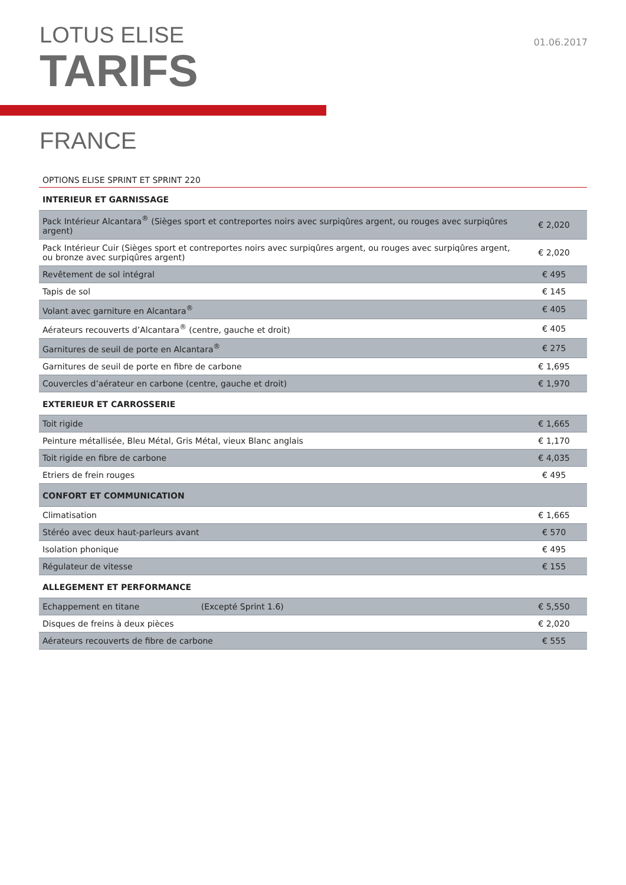LOTUS ELISE
TARIFS
01.06.2017
FRANCE
OPTIONS ELISE SPRINT ET SPRINT 220
| INTERIEUR ET GARNISSAGE | |
| --- | --- |
| Pack Intérieur Alcantara<sup>®</sup> (Sièges sport et contreportes noirs avec surpiqûres argent, ou rouges avec surpiqûres argent) | € 2,020 |
| Pack Intérieur Cuir (Sièges sport et contreportes noirs avec surpiqûres argent, ou rouges avec surpiqûres argent, ou bronze avec surpiqûres argent) | € 2,020 |
| Revêtement de sol intégral | € 495 |
| Tapis de sol | € 145 |
| Volant avec garniture en Alcantara<sup>®</sup> | € 405 |
| Aérateurs recouverts d’Alcantara<sup>®</sup> (centre, gauche et droit) | € 405 |
| Garnitures de seuil de porte en Alcantara<sup>®</sup> | € 275 |
| Garnitures de seuil de porte en fibre de carbone | € 1,695 |
| Couvercles d’aérateur en carbone (centre, gauche et droit) | € 1,970 |
| EXTERIEUR ET CARROSSERIE | |
| Toit rigide | € 1,665 |
| Peinture métallisée, Bleu Métal, Gris Métal, vieux Blanc anglais | € 1,170 |
| Toit rigide en fibre de carbone | € 4,035 |
| Etriers de frein rouges | € 495 |
| CONFORT ET COMMUNICATION | |
| Climatisation | € 1,665 |
| Stéréo avec deux haut-parleurs avant | € 570 |
| Isolation phonique | € 495 |
| Régulateur de vitesse | € 155 |
| ALLEGEMENT ET PERFORMANCE | |
| Echappement en titane (Excepté Sprint 1.6) | € 5,550 |
| Disques de freins à deux pièces | € 2,020 |
| Aérateurs recouverts de fibre de carbone | € 555 |